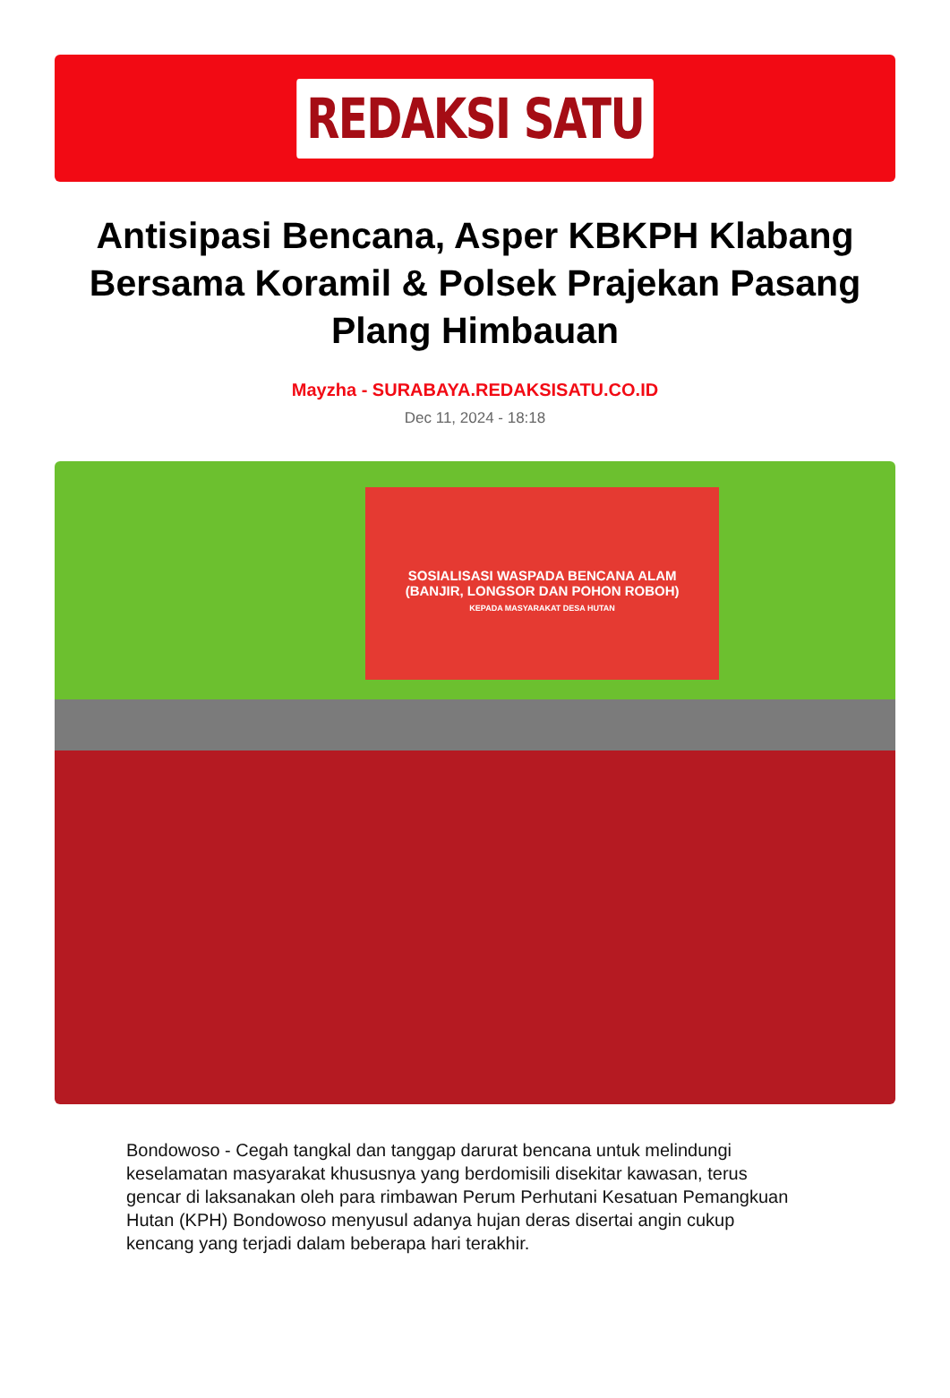REDAKSI SATU
Antisipasi Bencana, Asper KBKPH Klabang Bersama Koramil & Polsek Prajekan Pasang Plang Himbauan
Mayzha - SURABAYA.REDAKSISATU.CO.ID
Dec 11, 2024 - 18:18
SOSIALISASI WASPADA BENCANA ALAM
(BANJIR, LONGSOR DAN POHON ROBOH)
KEPADA MASYARAKAT DESA HUTAN
Bondowoso - Cegah tangkal dan tanggap darurat bencana untuk melindungi keselamatan masyarakat khususnya yang berdomisili disekitar kawasan, terus gencar di laksanakan oleh para rimbawan Perum Perhutani Kesatuan Pemangkuan Hutan (KPH) Bondowoso menyusul adanya hujan deras disertai angin cukup kencang yang terjadi dalam beberapa hari terakhir.